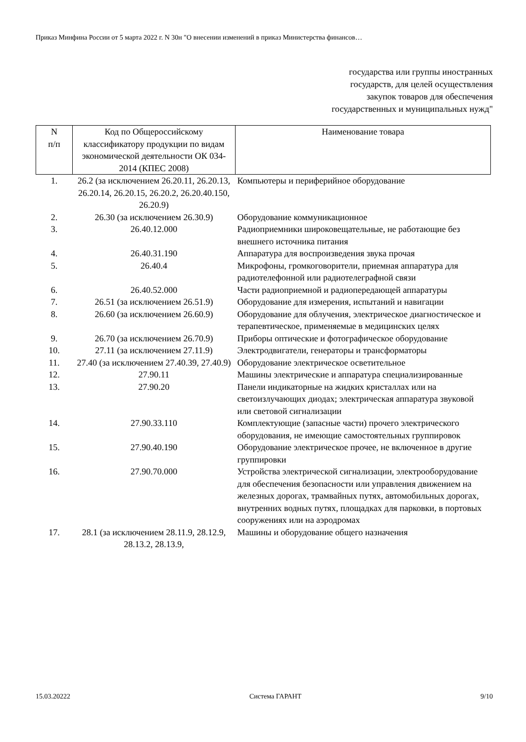Приказ Минфина России от 5 марта 2022 г. N 30н "О внесении изменений в приказ Министерства финансов…
государства или группы иностранных
государств, для целей осуществления
закупок товаров для обеспечения
государственных и муниципальных нужд"
| N п/п | Код по Общероссийскому классификатору продукции по видам экономической деятельности ОК 034-2014 (КПЕС 2008) | Наименование товара |
| --- | --- | --- |
| 1. | 26.2 (за исключением 26.20.11, 26.20.13, 26.20.14, 26.20.15, 26.20.2, 26.20.40.150, 26.20.9) | Компьютеры и периферийное оборудование |
| 2. | 26.30 (за исключением 26.30.9) | Оборудование коммуникационное |
| 3. | 26.40.12.000 | Радиоприемники широковещательные, не работающие без внешнего источника питания |
| 4. | 26.40.31.190 | Аппаратура для воспроизведения звука прочая |
| 5. | 26.40.4 | Микрофоны, громкоговорители, приемная аппаратура для радиотелефонной или радиотелеграфной связи |
| 6. | 26.40.52.000 | Части радиоприемной и радиопередающей аппаратуры |
| 7. | 26.51 (за исключением 26.51.9) | Оборудование для измерения, испытаний и навигации |
| 8. | 26.60 (за исключением 26.60.9) | Оборудование для облучения, электрическое диагностическое и терапевтическое, применяемые в медицинских целях |
| 9. | 26.70 (за исключением 26.70.9) | Приборы оптические и фотографическое оборудование |
| 10. | 27.11 (за исключением 27.11.9) | Электродвигатели, генераторы и трансформаторы |
| 11. | 27.40 (за исключением 27.40.39, 27.40.9) | Оборудование электрическое осветительное |
| 12. | 27.90.11 | Машины электрические и аппаратура специализированные |
| 13. | 27.90.20 | Панели индикаторные на жидких кристаллах или на светоизлучающих диодах; электрическая аппаратура звуковой или световой сигнализации |
| 14. | 27.90.33.110 | Комплектующие (запасные части) прочего электрического оборудования, не имеющие самостоятельных группировок |
| 15. | 27.90.40.190 | Оборудование электрическое прочее, не включенное в другие группировки |
| 16. | 27.90.70.000 | Устройства электрической сигнализации, электрооборудование для обеспечения безопасности или управления движением на железных дорогах, трамвайных путях, автомобильных дорогах, внутренних водных путях, площадках для парковки, в портовых сооружениях или на аэродромах |
| 17. | 28.1 (за исключением 28.11.9, 28.12.9, 28.13.2, 28.13.9, | Машины и оборудование общего назначения |
15.03.20222 Система ГАРАНТ 9/10